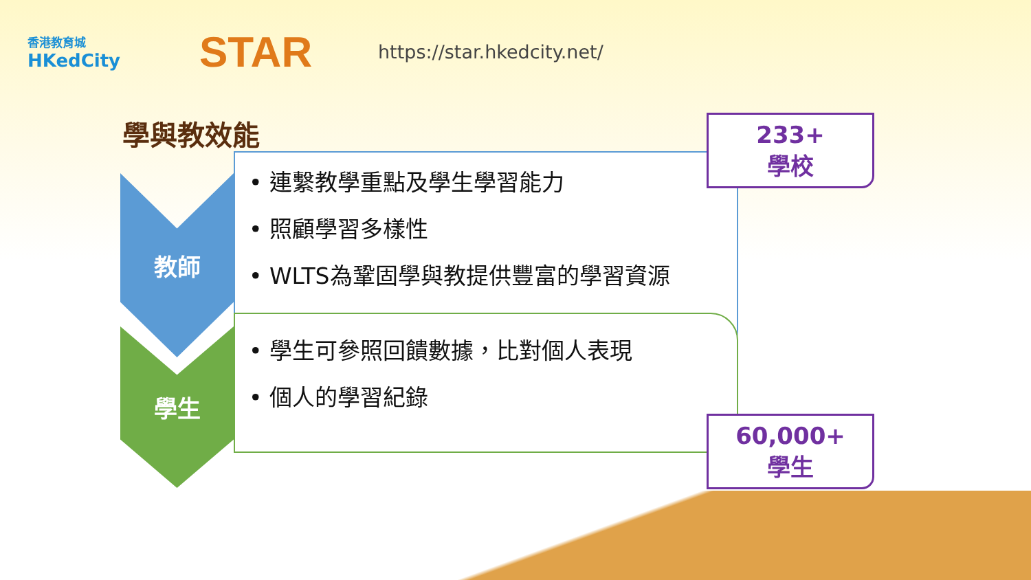香港教育城
HKedCity
STAR
https://star.hkedcity.net/
學與教效能
教師
• 連繫教學重點及學生學習能力
• 照顧學習多樣性
• WLTS為鞏固學與教提供豐富的學習資源
學生
• 學生可參照回饋數據，比對個人表現
• 個人的學習紀錄
233+
學校
60,000+
學生